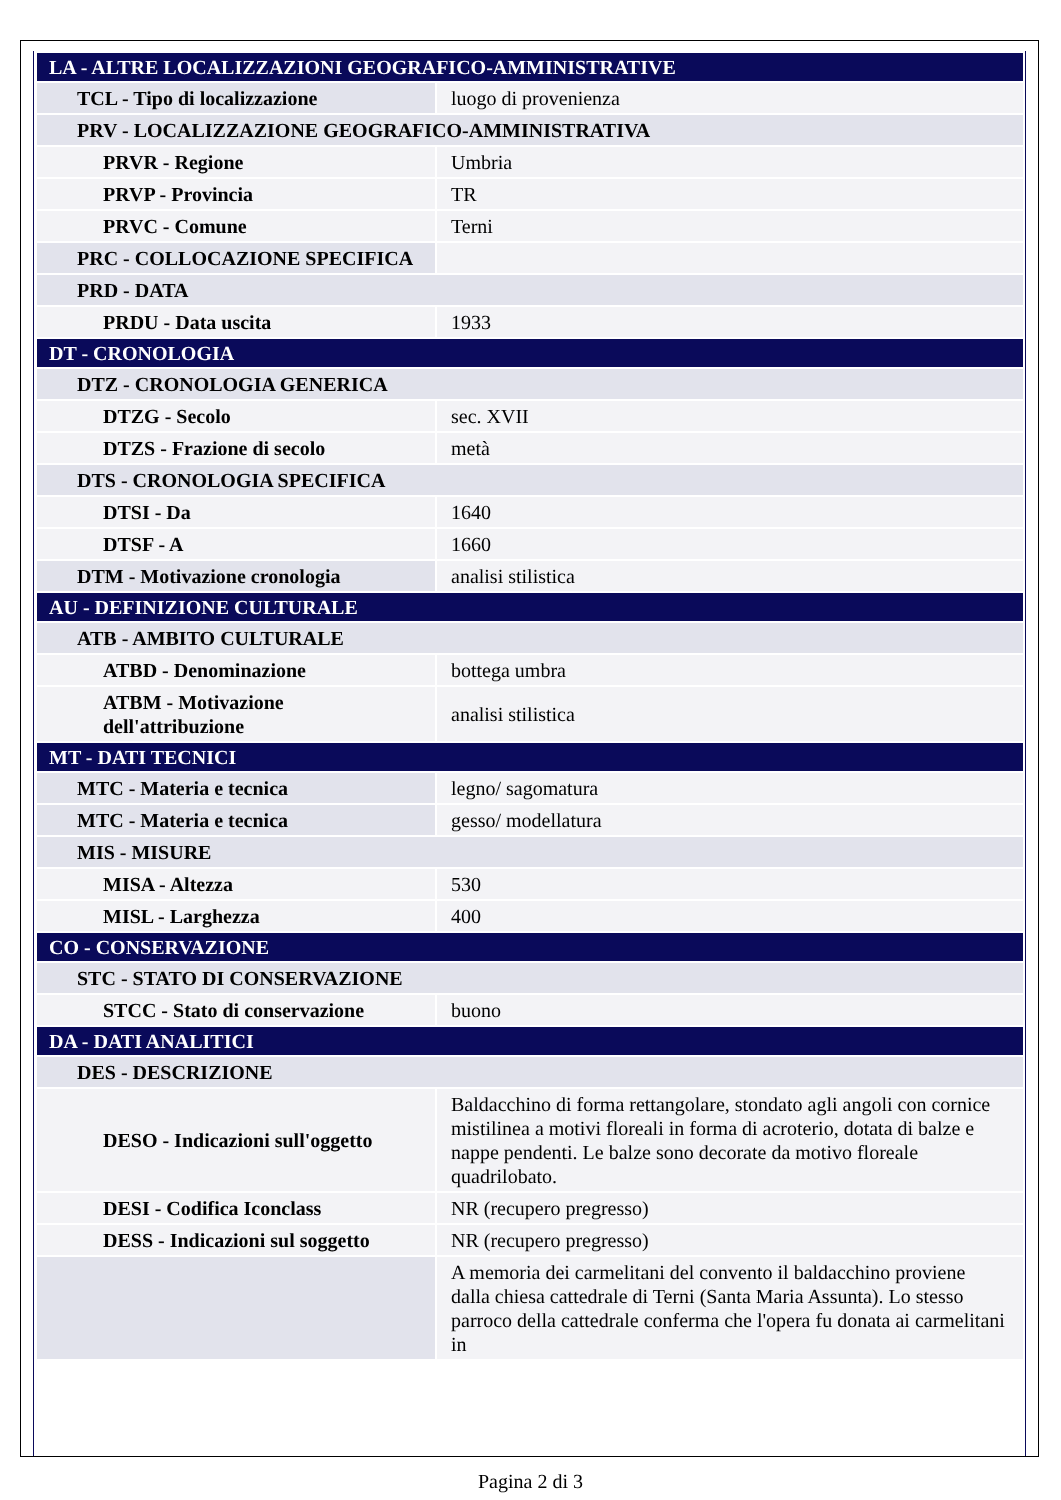| LA - ALTRE LOCALIZZAZIONI GEOGRAFICO-AMMINISTRATIVE | |
| TCL - Tipo di localizzazione | luogo di provenienza |
| PRV - LOCALIZZAZIONE GEOGRAFICO-AMMINISTRATIVA | |
| PRVR - Regione | Umbria |
| PRVP - Provincia | TR |
| PRVC - Comune | Terni |
| PRC - COLLOCAZIONE SPECIFICA | |
| PRD - DATA | |
| PRDU - Data uscita | 1933 |
| DT - CRONOLOGIA | |
| DTZ - CRONOLOGIA GENERICA | |
| DTZG - Secolo | sec. XVII |
| DTZS - Frazione di secolo | metà |
| DTS - CRONOLOGIA SPECIFICA | |
| DTSI - Da | 1640 |
| DTSF - A | 1660 |
| DTM - Motivazione cronologia | analisi stilistica |
| AU - DEFINIZIONE CULTURALE | |
| ATB - AMBITO CULTURALE | |
| ATBD - Denominazione | bottega umbra |
| ATBM - Motivazione dell'attribuzione | analisi stilistica |
| MT - DATI TECNICI | |
| MTC - Materia e tecnica | legno/ sagomatura |
| MTC - Materia e tecnica | gesso/ modellatura |
| MIS - MISURE | |
| MISA - Altezza | 530 |
| MISL - Larghezza | 400 |
| CO - CONSERVAZIONE | |
| STC - STATO DI CONSERVAZIONE | |
| STCC - Stato di conservazione | buono |
| DA - DATI ANALITICI | |
| DES - DESCRIZIONE | |
| DESO - Indicazioni sull'oggetto | Baldacchino di forma rettangolare, stondato agli angoli con cornice mistilinea a motivi floreali in forma di acroterio, dotata di balze e nappe pendenti. Le balze sono decorate da motivo floreale quadrilobato. |
| DESI - Codifica Iconclass | NR (recupero pregresso) |
| DESS - Indicazioni sul soggetto | NR (recupero pregresso) |
| | A memoria dei carmelitani del convento il baldacchino proviene dalla chiesa cattedrale di Terni (Santa Maria Assunta). Lo stesso parroco della cattedrale conferma che l'opera fu donata ai carmelitani in |
Pagina 2 di 3